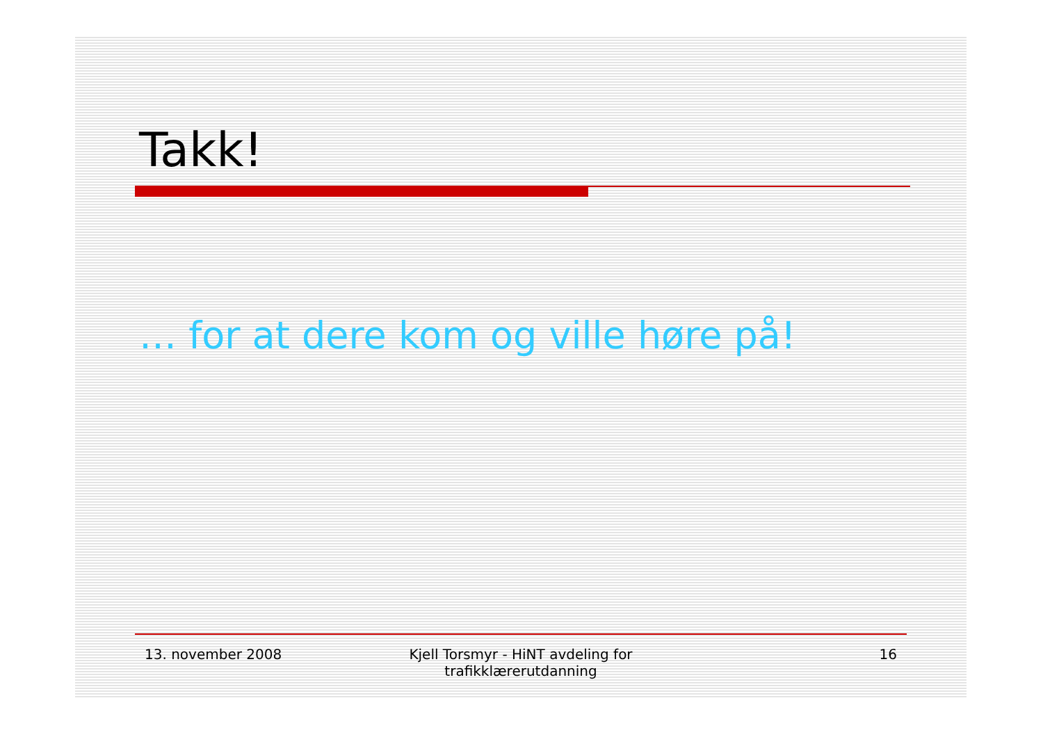Takk!
… for at dere kom og ville høre på!
13. november 2008 Kjell Torsmyr - HiNT avdeling for
trafikklærerutdanning
16